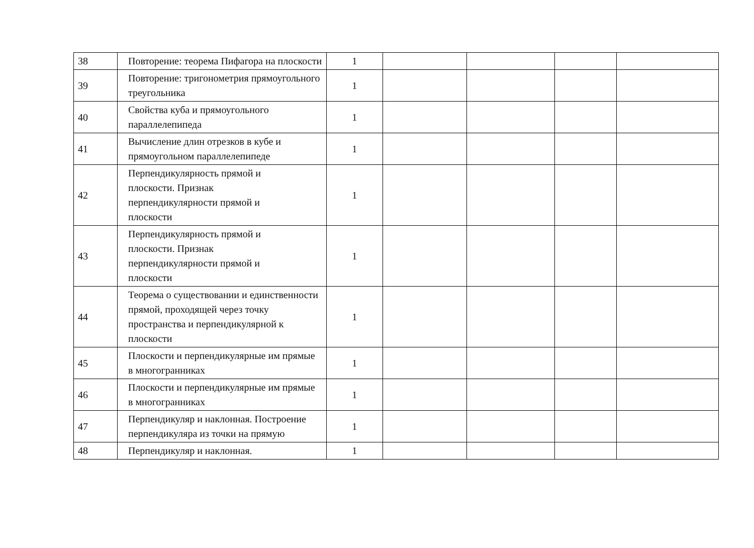| 38 | Повторение: теорема Пифагора на плоскости | 1 | | | | |
| 39 | Повторение: тригонометрия прямоугольного треугольника | 1 | | | | |
| 40 | Свойства куба и прямоугольного параллелепипеда | 1 | | | | |
| 41 | Вычисление длин отрезков в кубе и прямоугольном параллелепипеде | 1 | | | | |
| 42 | Перпендикулярность прямой и плоскости. Признак перпендикулярности прямой и плоскости | 1 | | | | |
| 43 | Перпендикулярность прямой и плоскости. Признак перпендикулярности прямой и плоскости | 1 | | | | |
| 44 | Теорема о существовании и единственности прямой, проходящей через точку пространства и перпендикулярной к плоскости | 1 | | | | |
| 45 | Плоскости и перпендикулярные им прямые в многогранниках | 1 | | | | |
| 46 | Плоскости и перпендикулярные им прямые в многогранниках | 1 | | | | |
| 47 | Перпендикуляр и наклонная. Построение перпендикуляра из точки на прямую | 1 | | | | |
| 48 | Перпендикуляр и наклонная. | 1 | | | | |